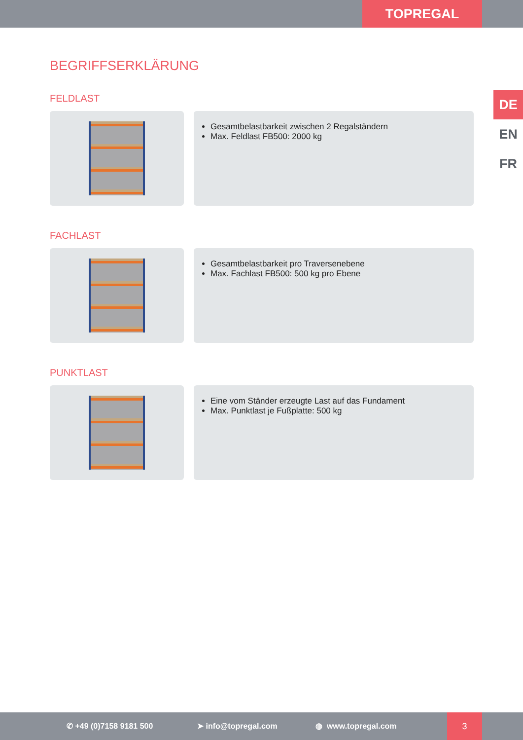TOPREGAL
DE
EN
FR
BEGRIFFSERKLÄRUNG
FELDLAST
Gesamtbelastbarkeit zwischen 2 Regalständern
Max. Feldlast FB500: 2000 kg
FACHLAST
Gesamtbelastbarkeit pro Traversenebene
Max. Fachlast FB500: 500 kg pro Ebene
PUNKTLAST
Eine vom Ständer erzeugte Last auf das Fundament
Max. Punktlast je Fußplatte: 500 kg
✆ +49 (0)7158 9181 500 ➤ info@topregal.com ◍ www.topregal.com
3